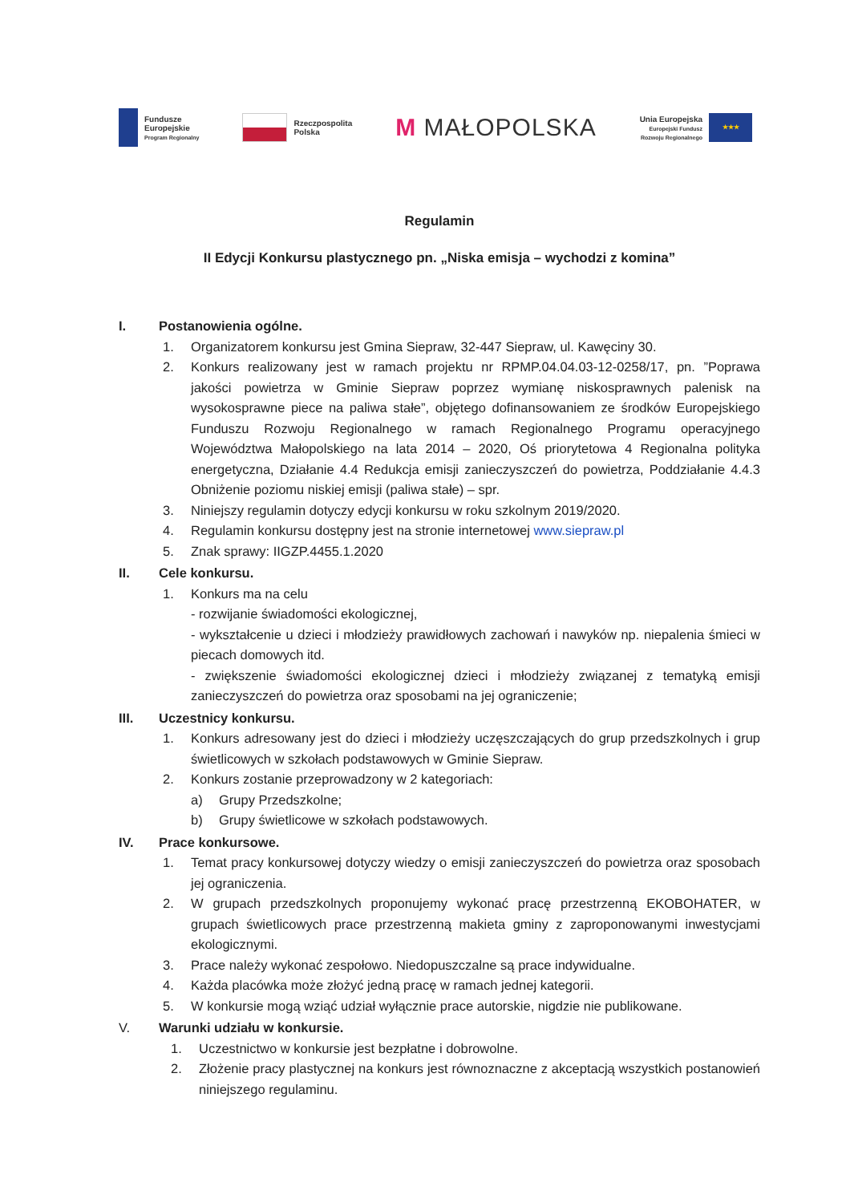Fundusze
Europejskie
Program Regionalny
Rzeczpospolita
Polska
M MAŁOPOLSKA
Unia Europejska
Europejski Fundusz
Rozwoju Regionalnego
★★★
Regulamin
II Edycji Konkursu plastycznego pn. „Niska emisja – wychodzi z komina”
I. Postanowienia ogólne.
1. Organizatorem konkursu jest Gmina Siepraw, 32-447 Siepraw, ul. Kawęciny 30.
2. Konkurs realizowany jest w ramach projektu nr RPMP.04.04.03-12-0258/17, pn. ”Poprawa jakości powietrza w Gminie Siepraw poprzez wymianę niskosprawnych palenisk na wysokosprawne piece na paliwa stałe”, objętego dofinansowaniem ze środków Europejskiego Funduszu Rozwoju Regionalnego w ramach Regionalnego Programu operacyjnego Województwa Małopolskiego na lata 2014 – 2020, Oś priorytetowa 4 Regionalna polityka energetyczna, Działanie 4.4 Redukcja emisji zanieczyszczeń do powietrza, Poddziałanie 4.4.3 Obniżenie poziomu niskiej emisji (paliwa stałe) – spr.
3. Niniejszy regulamin dotyczy edycji konkursu w roku szkolnym 2019/2020.
4. Regulamin konkursu dostępny jest na stronie internetowej www.siepraw.pl
5. Znak sprawy: IIGZP.4455.1.2020
II. Cele konkursu.
1. Konkurs ma na celu
- rozwijanie świadomości ekologicznej,
- wykształcenie u dzieci i młodzieży prawidłowych zachowań i nawyków np. niepalenia śmieci w piecach domowych itd.
- zwiększenie świadomości ekologicznej dzieci i młodzieży związanej z tematyką emisji zanieczyszczeń do powietrza oraz sposobami na jej ograniczenie;
III. Uczestnicy konkursu.
1. Konkurs adresowany jest do dzieci i młodzieży uczęszczających do grup przedszkolnych i grup świetlicowych w szkołach podstawowych w Gminie Siepraw.
2. Konkurs zostanie przeprowadzony w 2 kategoriach:
a) Grupy Przedszkolne;
b) Grupy świetlicowe w szkołach podstawowych.
IV. Prace konkursowe.
1. Temat pracy konkursowej dotyczy wiedzy o emisji zanieczyszczeń do powietrza oraz sposobach jej ograniczenia.
2. W grupach przedszkolnych proponujemy wykonać pracę przestrzenną EKOBOHATER, w grupach świetlicowych prace przestrzenną makieta gminy z zaproponowanymi inwestycjami ekologicznymi.
3. Prace należy wykonać zespołowo. Niedopuszczalne są prace indywidualne.
4. Każda placówka może złożyć jedną pracę w ramach jednej kategorii.
5. W konkursie mogą wziąć udział wyłącznie prace autorskie, nigdzie nie publikowane.
V. Warunki udziału w konkursie.
1. Uczestnictwo w konkursie jest bezpłatne i dobrowolne.
2. Złożenie pracy plastycznej na konkurs jest równoznaczne z akceptacją wszystkich postanowień niniejszego regulaminu.